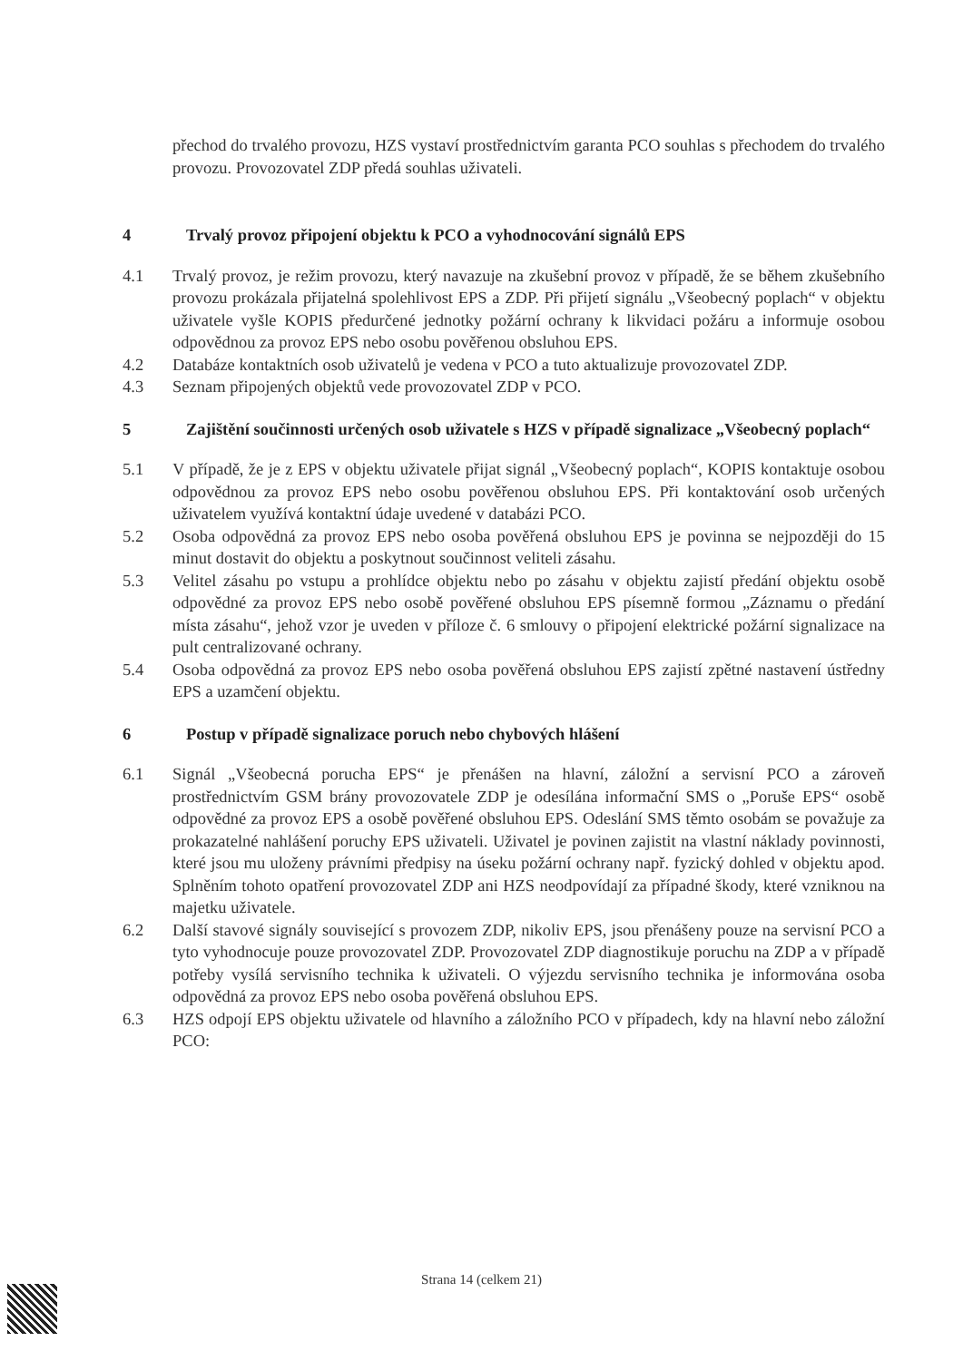přechod do trvalého provozu, HZS vystaví prostřednictvím garanta PCO souhlas s přechodem do trvalého provozu. Provozovatel ZDP předá souhlas uživateli.
4 Trvalý provoz připojení objektu k PCO a vyhodnocování signálů EPS
4.1 Trvalý provoz, je režim provozu, který navazuje na zkušební provoz v případě, že se během zkušebního provozu prokázala přijatelná spolehlivost EPS a ZDP. Při přijetí signálu „Všeobecný poplach“ v objektu uživatele vyšle KOPIS předurčené jednotky požární ochrany k likvidaci požáru a informuje osobou odpovědnou za provoz EPS nebo osobu pověřenou obsluhou EPS.
4.2 Databáze kontaktních osob uživatelů je vedena v PCO a tuto aktualizuje provozovatel ZDP.
4.3 Seznam připojených objektů vede provozovatel ZDP v PCO.
5 Zajištění součinnosti určených osob uživatele s HZS v případě signalizace „Všeobecný poplach“
5.1 V případě, že je z EPS v objektu uživatele přijat signál „Všeobecný poplach“, KOPIS kontaktuje osobou odpovědnou za provoz EPS nebo osobu pověřenou obsluhou EPS. Při kontaktování osob určených uživatelem využívá kontaktní údaje uvedené v databázi PCO.
5.2 Osoba odpovědná za provoz EPS nebo osoba pověřená obsluhou EPS je povinna se nejpozději do 15 minut dostavit do objektu a poskytnout součinnost veliteli zásahu.
5.3 Velitel zásahu po vstupu a prohlídce objektu nebo po zásahu v objektu zajistí předání objektu osobě odpovědné za provoz EPS nebo osobě pověřené obsluhou EPS písemně formou „Záznamu o předání místa zásahu“, jehož vzor je uveden v příloze č. 6 smlouvy o připojení elektrické požární signalizace na pult centralizované ochrany.
5.4 Osoba odpovědná za provoz EPS nebo osoba pověřená obsluhou EPS zajistí zpětné nastavení ústředny EPS a uzamčení objektu.
6 Postup v případě signalizace poruch nebo chybových hlášení
6.1 Signál „Všeobecná porucha EPS“ je přenášen na hlavní, záložní a servisní PCO a zároveň prostřednictvím GSM brány provozovatele ZDP je odesílána informační SMS o „Poruše EPS“ osobě odpovědné za provoz EPS a osobě pověřené obsluhou EPS. Odeslání SMS těmto osobám se považuje za prokazatelné nahlášení poruchy EPS uživateli. Uživatel je povinen zajistit na vlastní náklady povinnosti, které jsou mu uloženy právními předpisy na úseku požární ochrany např. fyzický dohled v objektu apod. Splněním tohoto opatření provozovatel ZDP ani HZS neodpovídají za případné škody, které vzniknou na majetku uživatele.
6.2 Další stavové signály související s provozem ZDP, nikoliv EPS, jsou přenášeny pouze na servisní PCO a tyto vyhodnocuje pouze provozovatel ZDP. Provozovatel ZDP diagnostikuje poruchu na ZDP a v případě potřeby vysílá servisního technika k uživateli. O výjezdu servisního technika je informována osoba odpovědná za provoz EPS nebo osoba pověřená obsluhou EPS.
6.3 HZS odpojí EPS objektu uživatele od hlavního a záložního PCO v případech, kdy na hlavní nebo záložní PCO:
Strana 14 (celkem 21)